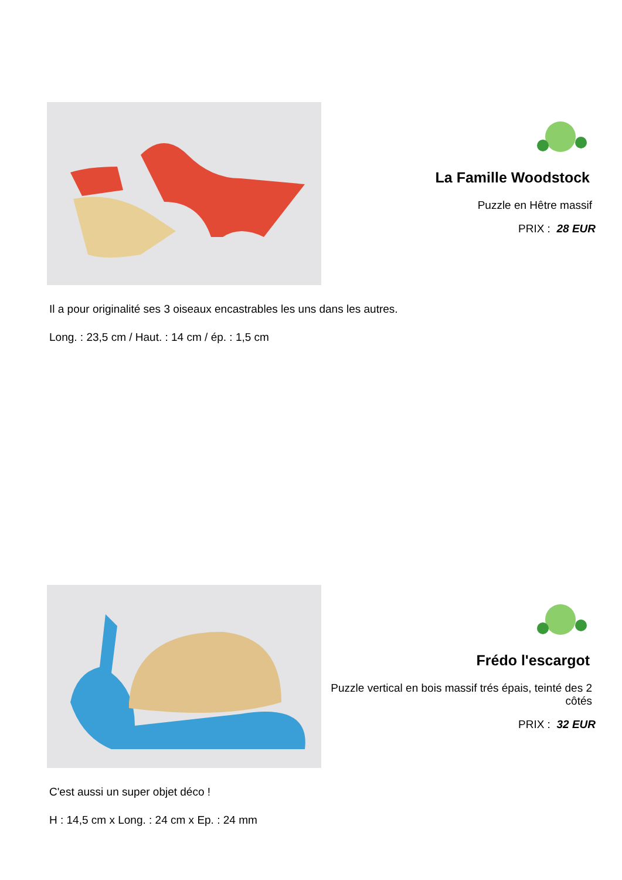La Famille Woodstock
Puzzle en Hêtre massif
PRIX : 28 EUR
Il a pour originalité ses 3 oiseaux encastrables les uns dans les autres.
Long. : 23,5 cm / Haut. : 14 cm / ép. : 1,5 cm
Frédo l'escargot
Puzzle vertical en bois massif trés épais, teinté des 2 côtés
PRIX : 32 EUR
C'est aussi un super objet déco !
H : 14,5 cm x Long. : 24 cm x Ep. : 24 mm